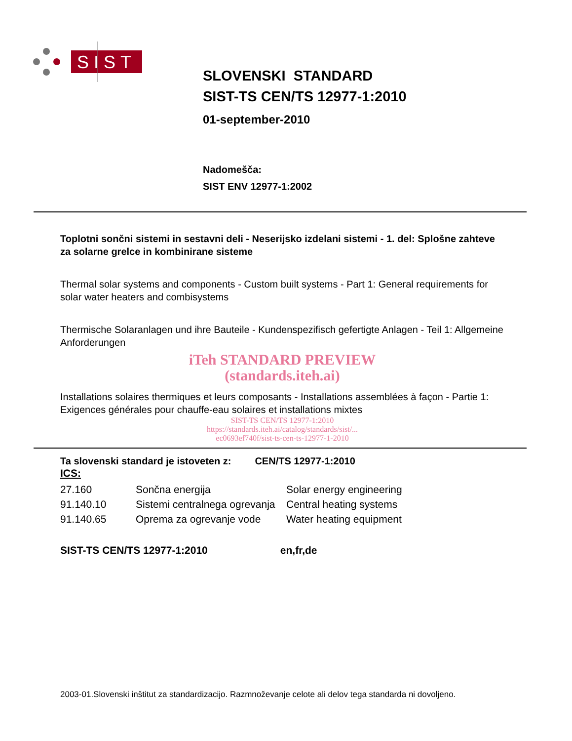SIST
SLOVENSKI STANDARD
SIST-TS CEN/TS 12977-1:2010
01-september-2010
Nadomešča:
SIST ENV 12977-1:2002
Toplotni sončni sistemi in sestavni deli - Neserijsko izdelani sistemi - 1. del: Splošne zahteve za solarne grelce in kombinirane sisteme
Thermal solar systems and components - Custom built systems - Part 1: General requirements for solar water heaters and combisystems
Thermische Solaranlagen und ihre Bauteile - Kundenspezifisch gefertigte Anlagen - Teil 1: Allgemeine Anforderungen
iTeh STANDARD PREVIEW
(standards.iteh.ai)
Installations solaires thermiques et leurs composants - Installations assemblées à façon - Partie 1: Exigences générales pour chauffe-eau solaires et installations mixtes
SIST-TS CEN/TS 12977-1:2010
https://standards.iteh.ai/catalog/standards/sist/...
ec0693ef740f/sist-ts-cen-ts-12977-1-2010
Ta slovenski standard je istoveten z: CEN/TS 12977-1:2010
ICS:
| 27.160 | Sončna energija | Solar energy engineering |
| 91.140.10 | Sistemi centralnega ogrevanja | Central heating systems |
| 91.140.65 | Oprema za ogrevanje vode | Water heating equipment |
SIST-TS CEN/TS 12977-1:2010 en,fr,de
2003-01.Slovenski inštitut za standardizacijo. Razmnoževanje celote ali delov tega standarda ni dovoljeno.